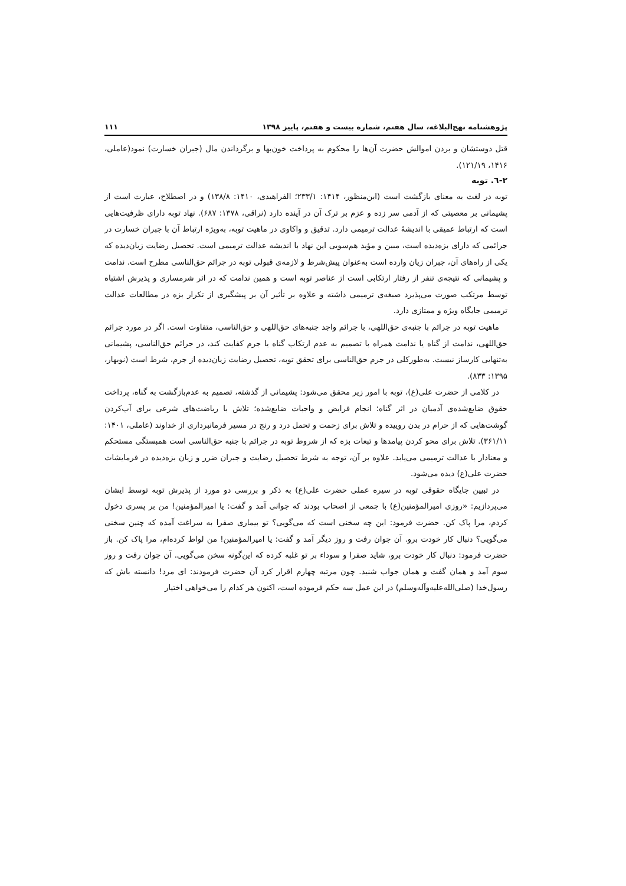پژوهشنامه نهج‌البلاغه، سال هفتم، شماره بیست و هفتم، پاییز ۱۳۹۸ ۱۱۱
قتل دوستشان و بردن اموالش حضرت آن‌ها را محکوم به پرداخت خون‌بها و برگرداندن مال (جبران خسارت) نمود(عاملی، ۱۴۱۶، ۱۲۱/۱۹).
۲-٦. توبه
توبه در لغت به معنای بازگشت است (ابن‌منظور، ۱۴۱۴: ۲۳۳/۱؛ الفراهیدی، ۱۴۱۰: ۱۳۸/۸) و در اصطلاح، عبارت است از پشیمانی بر معصیتی که از آدمی سر زده و عزم بر ترک آن در آینده دارد (نراقی، ۱۳۷۸: ۶۸۷). نهاد توبه دارای ظرفیت‌هایی است که ارتباط عمیقی با اندیشۀ عدالت ترمیمی دارد. تدقیق و واکاوی در ماهیت توبه، به‌ویژه ارتباط آن با جبران خسارت در جرائمی که دارای بزه‌دیده است، مبین و مؤید هم‌سویی این نهاد با اندیشه عدالت ترمیمی است. تحصیل رضایت زیان‌دیده که یکی از راه‌های آن، جبران زیان وارده است به‌عنوان پیش‌شرط و لازمه‌ی قبولی توبه در جرائم حق‌الناسی مطرح است. ندامت و پشیمانی که نتیجه‌ی تنفر از رفتار ارتکابی است از عناصر توبه است و همین ندامت که در اثر شرمساری و پذیرش اشتباه توسط مرتکب صورت می‌پذیرد صبغه‌ی ترمیمی داشته و علاوه بر تأثیر آن بر پیشگیری از تکرار بزه در مطالعات عدالت ترمیمی جایگاه ویژه و ممتازی دارد.
ماهیت توبه در جرائم با جنبه‌ی حق‌اللهی، با جرائم واجد جنبه‌های حق‌اللهی و حق‌الناسی، متفاوت است. اگر در مورد جرائم حق‌اللهی، ندامت از گناه یا ندامت همراه با تصمیم به عدم ارتکاب گناه یا جرم کفایت کند، در جرائم حق‌الناسی، پشیمانی به‌تنهایی کارساز نیست. به‌طورکلی در جرم حق‌الناسی برای تحقق توبه، تحصیل رضایت زیان‌دیده از جرم، شرط است (نوبهار، ۱۳۹۵: ۸۳۳).
در کلامی از حضرت علی(ع)، توبه با امور زیر محقق می‌شود: پشیمانی از گذشته، تصمیم به عدم‌بازگشت به گناه، پرداخت حقوق ضایع‌شده‌ی آدمیان در اثر گناه؛ انجام فرایض و واجبات ضایع‌شده؛ تلاش با ریاضت‌های شرعی برای آب‌کردن گوشت‌هایی که از حرام در بدن روییده و تلاش برای زحمت و تحمل درد و رنج در مسیر فرمانبرداری از خداوند (عاملی، ۱۴۰۱: ۳۶۱/۱۱). تلاش برای محو کردن پیامدها و تبعات بزه که از شروط توبه در جرائم با جنبه حق‌الناسی است همبستگی مستحکم و معنادار با عدالت ترمیمی می‌یابد. علاوه بر آن، توجه به شرط تحصیل رضایت و جبران ضرر و زیان بزه‌دیده در فرمایشات حضرت علی(ع) دیده می‌شود.
در تبیین جایگاه حقوقی توبه در سیره عملی حضرت علی(ع) به ذکر و بررسی دو مورد از پذیرش توبه توسط ایشان می‌پردازیم: «روزی امیرالمؤمنین(ع) با جمعی از اصحاب بودند که جوانی آمد و گفت: یا امیرالمؤمنین! من بر پسری دخول کردم، مرا پاک کن. حضرت فرمود: این چه سخنی است که می‌گویی؟ تو بیماری صفرا به سراغت آمده که چنین سخنی می‌گویی؟ دنبال کار خودت برو. آن جوان رفت و روز دیگر آمد و گفت: یا امیرالمؤمنین! من لواط کرده‌ام، مرا پاک کن. باز حضرت فرمود: دنبال کار خودت برو، شاید صفرا و سوداء بر تو غلبه کرده که این‌گونه سخن می‌گویی. آن جوان رفت و روز سوم آمد و همان گفت و همان جواب شنید. چون مرتبه چهارم اقرار کرد آن حضرت فرمودند: ای مرد! دانسته باش که رسول‌خدا (صلی‌الله‌علیه‌وآله‌وسلم) در این عمل سه حکم فرموده است، اکنون هر کدام را می‌خواهی اختیار